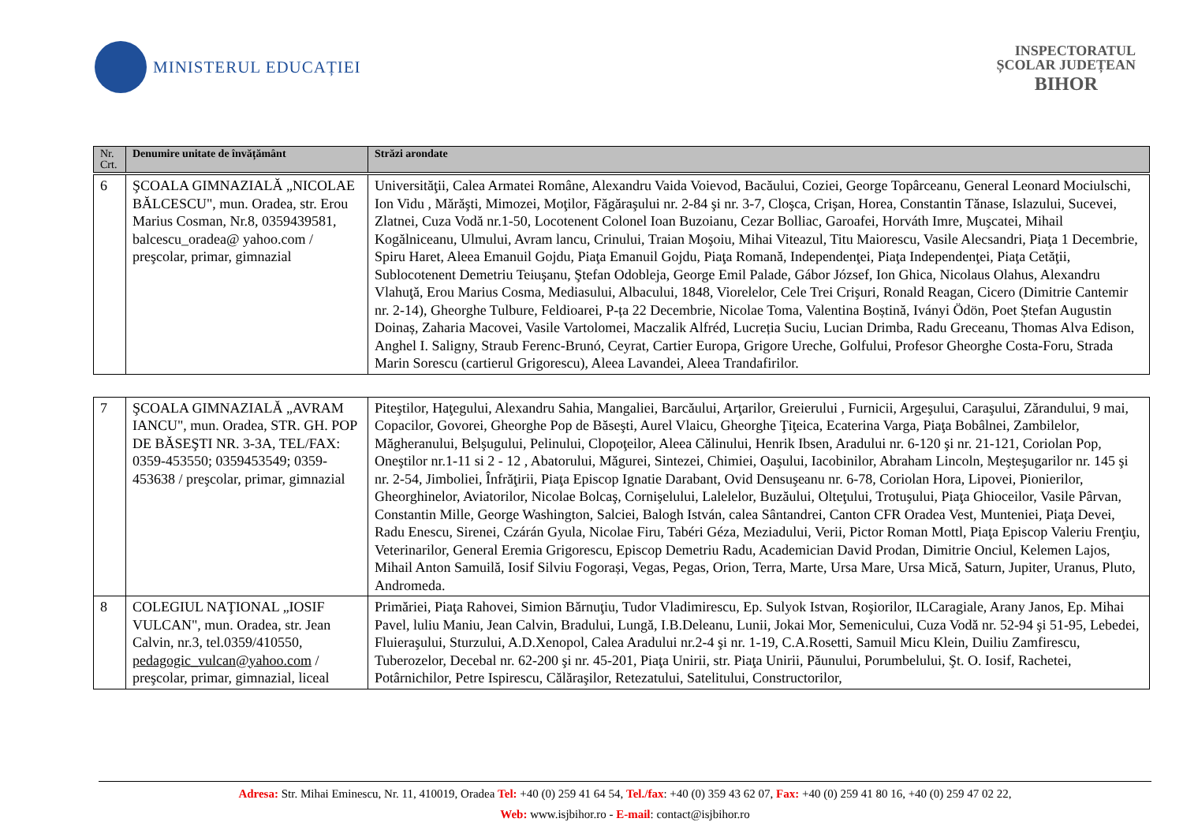MINISTERUL EDUCAȚIEI
INSPECTORATUL
ȘCOLAR JUDEȚEAN
BIHOR
| Nr. Crt. | Denumire unitate de învățământ | Străzi arondate |
| --- | --- | --- |
| 6 | ŞCOALA GIMNAZIALĂ „NICOLAE BĂLCESCU", mun. Oradea, str. Erou Marius Cosman, Nr.8, 0359439581, balcescu_oradea@ yahoo.com / preşcolar, primar, gimnazial | Universităţii, Calea Armatei Române, Alexandru Vaida Voievod, Bacăului, Coziei, George Topârceanu, General Leonard Mociulschi, Ion Vidu , Mărăşti, Mimozei, Moţilor, Făgăraşului nr. 2-84 şi nr. 3-7, Cloşca, Crişan, Horea, Constantin Tănase, Islazului, Sucevei, Zlatnei, Cuza Vodă nr.1-50, Locotenent Colonel Ioan Buzoianu, Cezar Bolliac, Garoafei, Horváth Imre, Muşcatei, Mihail Kogălniceanu, Ulmului, Avram lancu, Crinului, Traian Moşoiu, Mihai Viteazul, Titu Maiorescu, Vasile Alecsandri, Piaţa 1 Decembrie, Spiru Haret, Aleea Emanuil Gojdu, Piaţa Emanuil Gojdu, Piaţa Romană, Independenţei, Piaţa Independenţei, Piaţa Cetăţii, Sublocotenent Demetriu Teiuşanu, Ştefan Odobleja, George Emil Palade, Gábor József, Ion Ghica, Nicolaus Olahus, Alexandru Vlahuţă, Erou Marius Cosma, Mediasului, Albacului, 1848, Viorelelor, Cele Trei Crişuri, Ronald Reagan, Cicero (Dimitrie Cantemir nr. 2-14), Gheorghe Tulbure, Feldioarei, P-ța 22 Decembrie, Nicolae Toma, Valentina Boștină, Iványi Ödön, Poet Ștefan Augustin Doinaș, Zaharia Macovei, Vasile Vartolomei, Maczalik Alfréd, Lucreția Suciu, Lucian Drimba, Radu Greceanu, Thomas Alva Edison, Anghel I. Saligny, Straub Ferenc-Brunó, Ceyrat, Cartier Europa, Grigore Ureche, Golfului, Profesor Gheorghe Costa-Foru, Strada Marin Sorescu (cartierul Grigorescu), Aleea Lavandei, Aleea Trandafirilor. |
| 7 | ŞCOALA GIMNAZIALĂ „AVRAM IANCU", mun. Oradea, STR. GH. POP DE BĂSEŞTI NR. 3-3A, TEL/FAX: 0359-453550; 0359453549; 0359-453638 / preşcolar, primar, gimnazial | Piteştilor, Haţegului, Alexandru Sahia, Mangaliei, Barcăului, Arţarilor, Greierului , Furnicii, Argeşului, Caraşului, Zărandului, 9 mai, Copacilor, Govorei, Gheorghe Pop de Băseşti, Aurel Vlaicu, Gheorghe Ţiţeica, Ecaterina Varga, Piaţa Bobâlnei, Zambilelor, Măgheranului, Belşugului, Pelinului, Clopoţeilor, Aleea Călinului, Henrik Ibsen, Aradului nr. 6-120 şi nr. 21-121, Coriolan Pop, Oneştilor nr.1-11 si 2 - 12 , Abatorului, Măgurei, Sintezei, Chimiei, Oaşului, Iacobinilor, Abraham Lincoln, Meşteşugarilor nr. 145 şi nr. 2-54, Jimboliei, Înfrăţirii, Piaţa Episcop Ignatie Darabant, Ovid Densuşeanu nr. 6-78, Coriolan Hora, Lipovei, Pionierilor, Gheorghinelor, Aviatorilor, Nicolae Bolcaş, Cornişelului, Lalelelor, Buzăului, Olteţului, Trotuşului, Piaţa Ghioceilor, Vasile Pârvan, Constantin Mille, George Washington, Salciei, Balogh István, calea Sântandrei, Canton CFR Oradea Vest, Munteniei, Piaţa Devei, Radu Enescu, Sirenei, Czárán Gyula, Nicolae Firu, Tabéri Géza, Meziadului, Verii, Pictor Roman Mottl, Piaţa Episcop Valeriu Frenţiu, Veterinarilor, General Eremia Grigorescu, Episcop Demetriu Radu, Academician David Prodan, Dimitrie Onciul, Kelemen Lajos, Mihail Anton Samuilă, Iosif Silviu Fogorași, Vegas, Pegas, Orion, Terra, Marte, Ursa Mare, Ursa Mică, Saturn, Jupiter, Uranus, Pluto, Andromeda. |
| 8 | COLEGIUL NAŢIONAL „IOSIF VULCAN", mun. Oradea, str. Jean Calvin, nr.3, tel.0359/410550, pedagogic_vulcan@yahoo.com / preşcolar, primar, gimnazial, liceal | Primăriei, Piaţa Rahovei, Simion Bărnuţiu, Tudor Vladimirescu, Ep. Sulyok Istvan, Roşiorilor, ILCaragiale, Arany Janos, Ep. Mihai Pavel, luliu Maniu, Jean Calvin, Bradului, Lungă, I.B.Deleanu, Lunii, Jokai Mor, Semenicului, Cuza Vodă nr. 52-94 şi 51-95, Lebedei, Fluieraşului, Sturzului, A.D.Xenopol, Calea Aradului nr.2-4 şi nr. 1-19, C.A.Rosetti, Samuil Micu Klein, Duiliu Zamfirescu, Tuberozelor, Decebal nr. 62-200 şi nr. 45-201, Piaţa Unirii, str. Piaţa Unirii, Păunului, Porumbelului, Şt. O. Iosif, Rachetei, Potârnichilor, Petre Ispirescu, Călăraşilor, Retezatului, Satelitului, Constructorilor, |
Adresa: Str. Mihai Eminescu, Nr. 11, 410019, Oradea Tel: +40 (0) 259 41 64 54, Tel./fax: +40 (0) 359 43 62 07, Fax: +40 (0) 259 41 80 16, +40 (0) 259 47 02 22,
Web: www.isjbihor.ro - E-mail: contact@isjbihor.ro